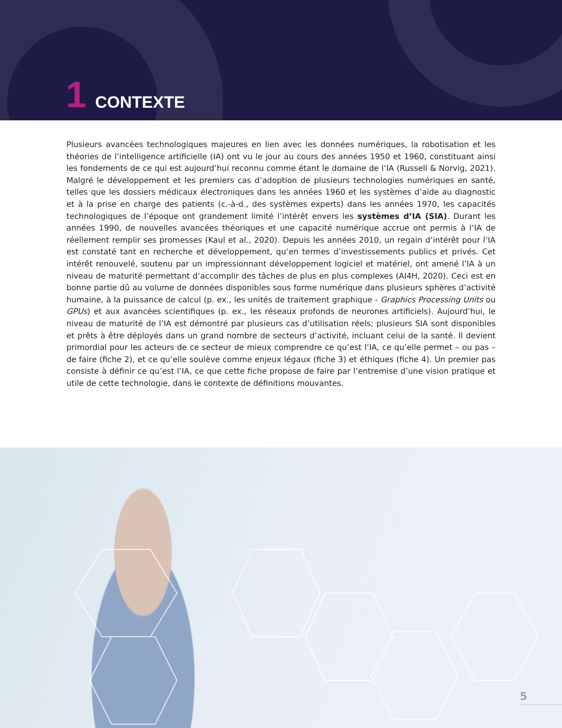1 CONTEXTE
Plusieurs avancées technologiques majeures en lien avec les données numériques, la robotisation et les théories de l’intelligence artificielle (IA) ont vu le jour au cours des années 1950 et 1960, constituant ainsi les fondements de ce qui est aujourd’hui reconnu comme étant le domaine de l’IA (Russell & Norvig, 2021). Malgré le développement et les premiers cas d’adoption de plusieurs technologies numériques en santé, telles que les dossiers médicaux électroniques dans les années 1960 et les systèmes d’aide au diagnostic et à la prise en charge des patients (c.-à-d., des systèmes experts) dans les années 1970, les capacités technologiques de l’époque ont grandement limité l’intérêt envers les systèmes d’IA (SIA). Durant les années 1990, de nouvelles avancées théoriques et une capacité numérique accrue ont permis à l’IA de réellement remplir ses promesses (Kaul et al., 2020). Depuis les années 2010, un regain d’intérêt pour l’IA est constaté tant en recherche et développement, qu’en termes d’investissements publics et privés. Cet intérêt renouvelé, soutenu par un impressionnant développement logiciel et matériel, ont amené l’IA à un niveau de maturité permettant d’accomplir des tâches de plus en plus complexes (AI4H, 2020). Ceci est en bonne partie dû au volume de données disponibles sous forme numérique dans plusieurs sphères d’activité humaine, à la puissance de calcul (p. ex., les unités de traitement graphique - Graphics Processing Units ou GPUs) et aux avancées scientifiques (p. ex., les réseaux profonds de neurones artificiels). Aujourd’hui, le niveau de maturité de l’IA est démontré par plusieurs cas d’utilisation réels; plusieurs SIA sont disponibles et prêts à être déployés dans un grand nombre de secteurs d’activité, incluant celui de la santé. Il devient primordial pour les acteurs de ce secteur de mieux comprendre ce qu’est l’IA, ce qu’elle permet – ou pas – de faire (fiche 2), et ce qu’elle soulève comme enjeux légaux (fiche 3) et éthiques (fiche 4). Un premier pas consiste à définir ce qu’est l’IA, ce que cette fiche propose de faire par l’entremise d’une vision pratique et utile de cette technologie, dans le contexte de définitions mouvantes.
5